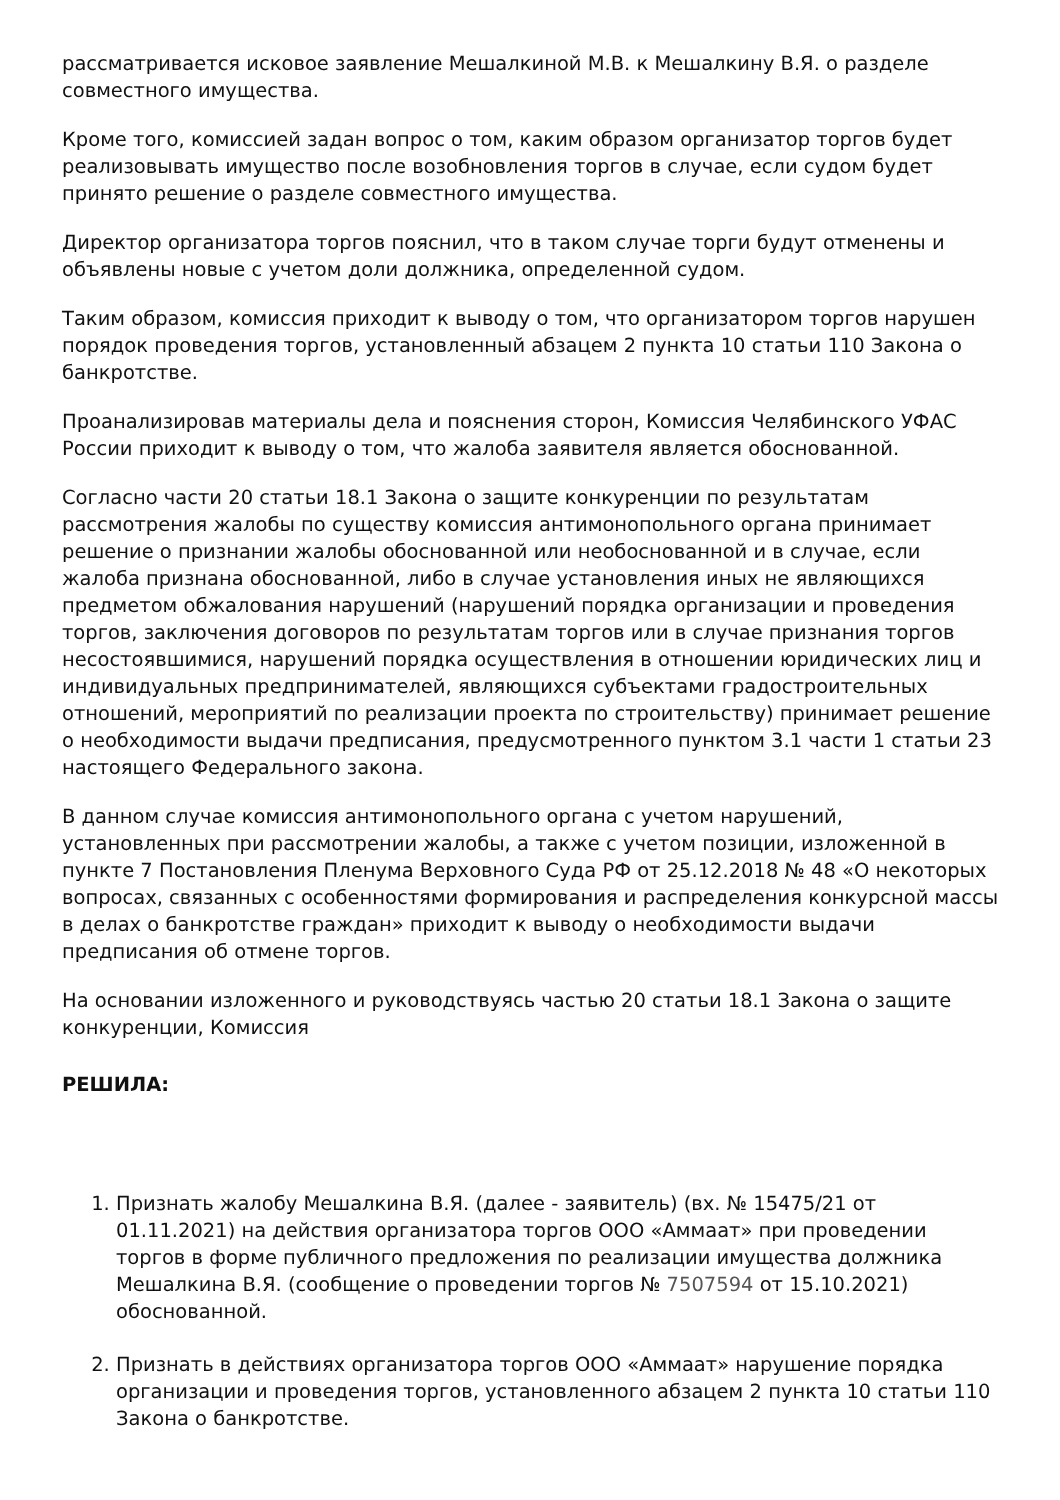рассматривается исковое заявление Мешалкиной М.В. к Мешалкину В.Я. о разделе совместного имущества.
Кроме того, комиссией задан вопрос о том, каким образом организатор торгов будет реализовывать имущество после возобновления торгов в случае, если судом будет принято решение о разделе совместного имущества.
Директор организатора торгов пояснил, что в таком случае торги будут отменены и объявлены новые с учетом доли должника, определенной судом.
Таким образом, комиссия приходит к выводу о том, что организатором торгов нарушен порядок проведения торгов, установленный абзацем 2 пункта 10 статьи 110 Закона о банкротстве.
Проанализировав материалы дела и пояснения сторон, Комиссия Челябинского УФАС России приходит к выводу о том, что жалоба заявителя является обоснованной.
Согласно части 20 статьи 18.1 Закона о защите конкуренции по результатам рассмотрения жалобы по существу комиссия антимонопольного органа принимает решение о признании жалобы обоснованной или необоснованной и в случае, если жалоба признана обоснованной, либо в случае установления иных не являющихся предметом обжалования нарушений (нарушений порядка организации и проведения торгов, заключения договоров по результатам торгов или в случае признания торгов несостоявшимися, нарушений порядка осуществления в отношении юридических лиц и индивидуальных предпринимателей, являющихся субъектами градостроительных отношений, мероприятий по реализации проекта по строительству) принимает решение о необходимости выдачи предписания, предусмотренного пунктом 3.1 части 1 статьи 23 настоящего Федерального закона.
В данном случае комиссия антимонопольного органа с учетом нарушений, установленных при рассмотрении жалобы, а также с учетом позиции, изложенной в пункте 7 Постановления Пленума Верховного Суда РФ от 25.12.2018 № 48 «О некоторых вопросах, связанных с особенностями формирования и распределения конкурсной массы в делах о банкротстве граждан» приходит к выводу о необходимости выдачи предписания об отмене торгов.
На основании изложенного и руководствуясь частью 20 статьи 18.1 Закона о защите конкуренции, Комиссия
РЕШИЛА:
1. Признать жалобу Мешалкина В.Я. (далее - заявитель) (вх. № 15475/21 от 01.11.2021) на действия организатора торгов ООО «Аммаат» при проведении торгов в форме публичного предложения по реализации имущества должника Мешалкина В.Я. (сообщение о проведении торгов № 7507594 от 15.10.2021) обоснованной.
2. Признать в действиях организатора торгов ООО «Аммаат» нарушение порядка организации и проведения торгов, установленного абзацем 2 пункта 10 статьи 110 Закона о банкротстве.